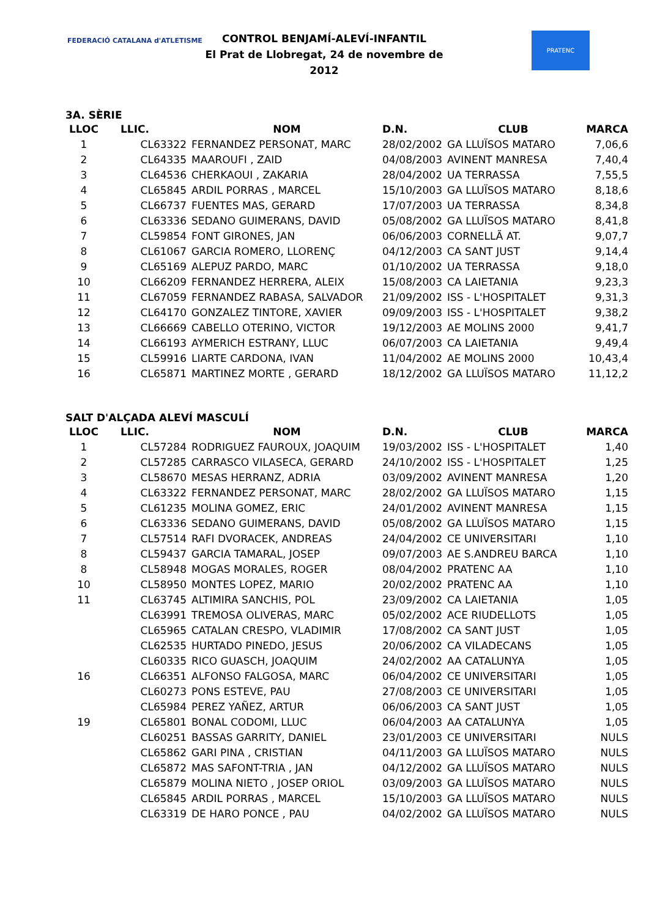FEDERACIÓ CATALANA d'ATLETISME
CONTROL BENJAMÍ-ALEVÍ-INFANTIL
El Prat de Llobregat, 24 de novembre de 2012
PRATENC
3A. SÈRIE
| LLOC | LLIC. | NOM | D.N. | CLUB | MARCA |
| --- | --- | --- | --- | --- | --- |
| 1 | CL63322 | FERNANDEZ PERSONAT, MARC | 28/02/2002 | GA LLUÏSOS MATARO | 7,06,6 |
| 2 | CL64335 | MAAROUFI , ZAID | 04/08/2003 | AVINENT MANRESA | 7,40,4 |
| 3 | CL64536 | CHERKAOUI , ZAKARIA | 28/04/2002 | UA TERRASSA | 7,55,5 |
| 4 | CL65845 | ARDIL PORRAS , MARCEL | 15/10/2003 | GA LLUÏSOS MATARO | 8,18,6 |
| 5 | CL66737 | FUENTES MAS, GERARD | 17/07/2003 | UA TERRASSA | 8,34,8 |
| 6 | CL63336 | SEDANO GUIMERANS, DAVID | 05/08/2002 | GA LLUÏSOS MATARO | 8,41,8 |
| 7 | CL59854 | FONT GIRONES, JAN | 06/06/2003 | CORNELLÃ AT. | 9,07,7 |
| 8 | CL61067 | GARCIA ROMERO, LLORENÇ | 04/12/2003 | CA SANT JUST | 9,14,4 |
| 9 | CL65169 | ALEPUZ PARDO, MARC | 01/10/2002 | UA TERRASSA | 9,18,0 |
| 10 | CL66209 | FERNANDEZ HERRERA, ALEIX | 15/08/2003 | CA LAIETANIA | 9,23,3 |
| 11 | CL67059 | FERNANDEZ RABASA, SALVADOR | 21/09/2002 | ISS - L'HOSPITALET | 9,31,3 |
| 12 | CL64170 | GONZALEZ TINTORE, XAVIER | 09/09/2003 | ISS - L'HOSPITALET | 9,38,2 |
| 13 | CL66669 | CABELLO OTERINO, VICTOR | 19/12/2003 | AE MOLINS 2000 | 9,41,7 |
| 14 | CL66193 | AYMERICH ESTRANY, LLUC | 06/07/2003 | CA LAIETANIA | 9,49,4 |
| 15 | CL59916 | LIARTE CARDONA, IVAN | 11/04/2002 | AE MOLINS 2000 | 10,43,4 |
| 16 | CL65871 | MARTINEZ MORTE , GERARD | 18/12/2002 | GA LLUÏSOS MATARO | 11,12,2 |
SALT D'ALÇADA ALEVÍ MASCULÍ
| LLOC | LLIC. | NOM | D.N. | CLUB | MARCA |
| --- | --- | --- | --- | --- | --- |
| 1 | CL57284 | RODRIGUEZ FAUROUX, JOAQUIM | 19/03/2002 | ISS - L'HOSPITALET | 1,40 |
| 2 | CL57285 | CARRASCO VILASECA, GERARD | 24/10/2002 | ISS - L'HOSPITALET | 1,25 |
| 3 | CL58670 | MESAS HERRANZ, ADRIA | 03/09/2002 | AVINENT MANRESA | 1,20 |
| 4 | CL63322 | FERNANDEZ PERSONAT, MARC | 28/02/2002 | GA LLUÏSOS MATARO | 1,15 |
| 5 | CL61235 | MOLINA GOMEZ, ERIC | 24/01/2002 | AVINENT MANRESA | 1,15 |
| 6 | CL63336 | SEDANO GUIMERANS, DAVID | 05/08/2002 | GA LLUÏSOS MATARO | 1,15 |
| 7 | CL57514 | RAFI DVORACEK, ANDREAS | 24/04/2002 | CE UNIVERSITARI | 1,10 |
| 8 | CL59437 | GARCIA TAMARAL, JOSEP | 09/07/2003 | AE S.ANDREU BARCA | 1,10 |
| 8 | CL58948 | MOGAS MORALES, ROGER | 08/04/2002 | PRATENC AA | 1,10 |
| 10 | CL58950 | MONTES LOPEZ, MARIO | 20/02/2002 | PRATENC AA | 1,10 |
| 11 | CL63745 | ALTIMIRA SANCHIS, POL | 23/09/2002 | CA LAIETANIA | 1,05 |
| | CL63991 | TREMOSA OLIVERAS, MARC | 05/02/2002 | ACE RIUDELLOTS | 1,05 |
| | CL65965 | CATALAN CRESPO, VLADIMIR | 17/08/2002 | CA SANT JUST | 1,05 |
| | CL62535 | HURTADO PINEDO, JESUS | 20/06/2002 | CA VILADECANS | 1,05 |
| | CL60335 | RICO GUASCH, JOAQUIM | 24/02/2002 | AA CATALUNYA | 1,05 |
| 16 | CL66351 | ALFONSO FALGOSA, MARC | 06/04/2002 | CE UNIVERSITARI | 1,05 |
| | CL60273 | PONS ESTEVE, PAU | 27/08/2003 | CE UNIVERSITARI | 1,05 |
| | CL65984 | PEREZ YAÑEZ, ARTUR | 06/06/2003 | CA SANT JUST | 1,05 |
| 19 | CL65801 | BONAL CODOMI, LLUC | 06/04/2003 | AA CATALUNYA | 1,05 |
| | CL60251 | BASSAS GARRITY, DANIEL | 23/01/2003 | CE UNIVERSITARI | NULS |
| | CL65862 | GARI PINA , CRISTIAN | 04/11/2003 | GA LLUÏSOS MATARO | NULS |
| | CL65872 | MAS SAFONT-TRIA , JAN | 04/12/2002 | GA LLUÏSOS MATARO | NULS |
| | CL65879 | MOLINA NIETO , JOSEP ORIOL | 03/09/2003 | GA LLUÏSOS MATARO | NULS |
| | CL65845 | ARDIL PORRAS , MARCEL | 15/10/2003 | GA LLUÏSOS MATARO | NULS |
| | CL63319 | DE HARO PONCE , PAU | 04/02/2002 | GA LLUÏSOS MATARO | NULS |